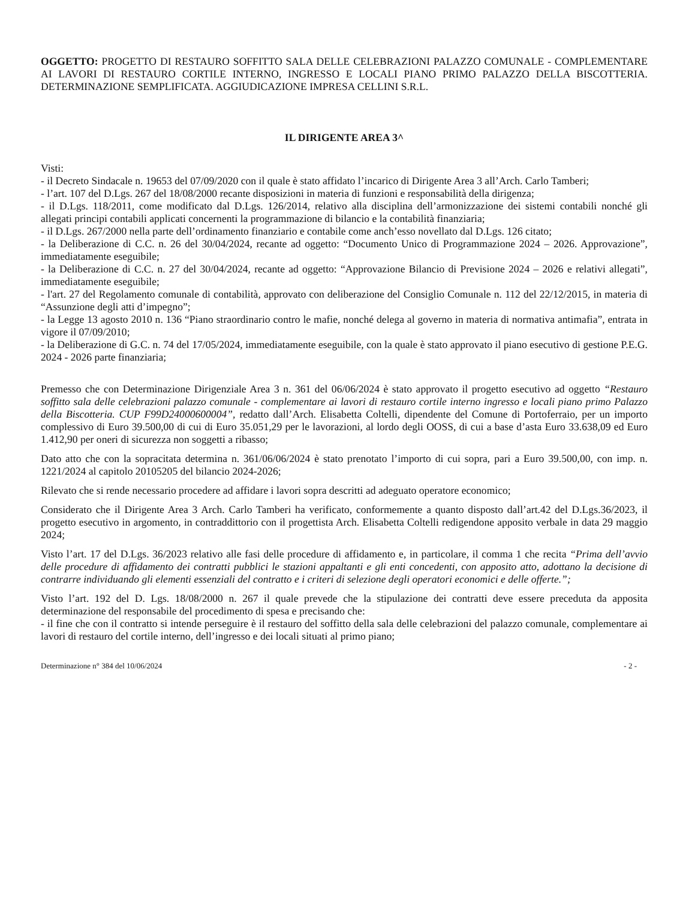OGGETTO: PROGETTO DI RESTAURO SOFFITTO SALA DELLE CELEBRAZIONI PALAZZO COMUNALE - COMPLEMENTARE AI LAVORI DI RESTAURO CORTILE INTERNO, INGRESSO E LOCALI PIANO PRIMO PALAZZO DELLA BISCOTTERIA. DETERMINAZIONE SEMPLIFICATA. AGGIUDICAZIONE IMPRESA CELLINI S.R.L.
IL DIRIGENTE AREA 3^
Visti:
- il Decreto Sindacale n. 19653 del 07/09/2020 con il quale è stato affidato l’incarico di Dirigente Area 3 all’Arch. Carlo Tamberi;
- l’art. 107 del D.Lgs. 267 del 18/08/2000 recante disposizioni in materia di funzioni e responsabilità della dirigenza;
- il D.Lgs. 118/2011, come modificato dal D.Lgs. 126/2014, relativo alla disciplina dell’armonizzazione dei sistemi contabili nonché gli allegati principi contabili applicati concernenti la programmazione di bilancio e la contabilità finanziaria;
- il D.Lgs. 267/2000 nella parte dell’ordinamento finanziario e contabile come anch’esso novellato dal D.Lgs. 126 citato;
- la Deliberazione di C.C. n. 26 del 30/04/2024, recante ad oggetto: “Documento Unico di Programmazione 2024 – 2026. Approvazione”, immediatamente eseguibile;
- la Deliberazione di C.C. n. 27 del 30/04/2024, recante ad oggetto: “Approvazione Bilancio di Previsione 2024 – 2026 e relativi allegati”, immediatamente eseguibile;
- l'art. 27 del Regolamento comunale di contabilità, approvato con deliberazione del Consiglio Comunale n. 112 del 22/12/2015, in materia di “Assunzione degli atti d’impegno”;
- la Legge 13 agosto 2010 n. 136 “Piano straordinario contro le mafie, nonché delega al governo in materia di normativa antimafia”, entrata in vigore il 07/09/2010;
- la Deliberazione di G.C. n. 74 del 17/05/2024, immediatamente eseguibile, con la quale è stato approvato il piano esecutivo di gestione P.E.G. 2024 - 2026 parte finanziaria;
Premesso che con Determinazione Dirigenziale Area 3 n. 361 del 06/06/2024 è stato approvato il progetto esecutivo ad oggetto “Restauro soffitto sala delle celebrazioni palazzo comunale - complementare ai lavori di restauro cortile interno ingresso e locali piano primo Palazzo della Biscotteria. CUP F99D24000600004”, redatto dall’Arch. Elisabetta Coltelli, dipendente del Comune di Portoferraio, per un importo complessivo di Euro 39.500,00 di cui di Euro 35.051,29 per le lavorazioni, al lordo degli OOSS, di cui a base d’asta Euro 33.638,09 ed Euro 1.412,90 per oneri di sicurezza non soggetti a ribasso;
Dato atto che con la sopracitata determina n. 361/06/06/2024 è stato prenotato l’importo di cui sopra, pari a Euro 39.500,00, con imp. n. 1221/2024 al capitolo 20105205 del bilancio 2024-2026;
Rilevato che si rende necessario procedere ad affidare i lavori sopra descritti ad adeguato operatore economico;
Considerato che il Dirigente Area 3 Arch. Carlo Tamberi ha verificato, conformemente a quanto disposto dall’art.42 del D.Lgs.36/2023, il progetto esecutivo in argomento, in contraddittorio con il progettista Arch. Elisabetta Coltelli redigendone apposito verbale in data 29 maggio 2024;
Visto l’art. 17 del D.Lgs. 36/2023 relativo alle fasi delle procedure di affidamento e, in particolare, il comma 1 che recita “Prima dell’avvio delle procedure di affidamento dei contratti pubblici le stazioni appaltanti e gli enti concedenti, con apposito atto, adottano la decisione di contrarre individuando gli elementi essenziali del contratto e i criteri di selezione degli operatori economici e delle offerte.”;
Visto l’art. 192 del D. Lgs. 18/08/2000 n. 267 il quale prevede che la stipulazione dei contratti deve essere preceduta da apposita determinazione del responsabile del procedimento di spesa e precisando che:
- il fine che con il contratto si intende perseguire è il restauro del soffitto della sala delle celebrazioni del palazzo comunale, complementare ai lavori di restauro del cortile interno, dell’ingresso e dei locali situati al primo piano;
Determinazione n° 384 del 10/06/2024 - 2 -